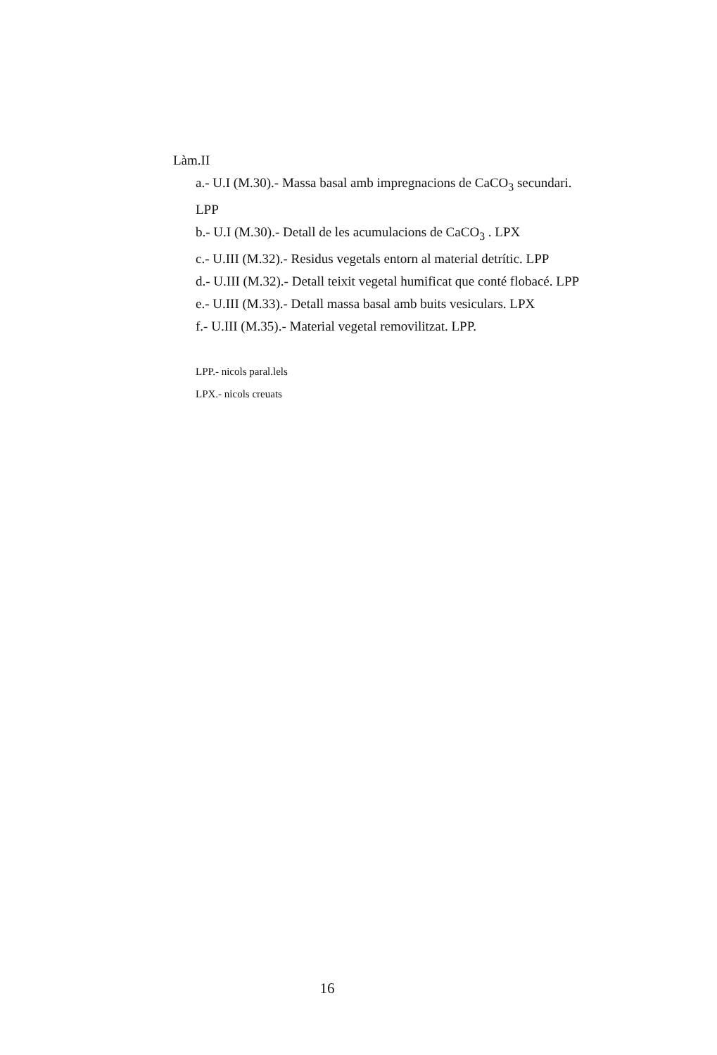Làm.II
a.- U.I (M.30).- Massa basal amb impregnacions de CaCO<sub>3</sub> secundari.
LPP
b.- U.I (M.30).- Detall de les acumulacions de CaCO<sub>3</sub> . LPX
c.- U.III (M.32).- Residus vegetals entorn al material detrític. LPP
d.- U.III (M.32).- Detall teixit vegetal humificat que conté flobacé. LPP
e.- U.III (M.33).- Detall massa basal amb buits vesiculars. LPX
f.- U.III (M.35).- Material vegetal removilitzat. LPP.
LPP.- nicols paral.lels
LPX.- nicols creuats
16